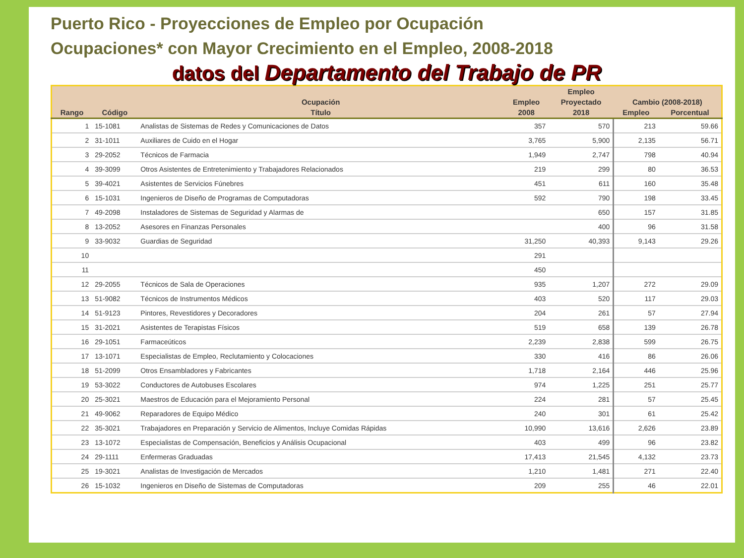Puerto Rico - Proyecciones de Empleo por Ocupación
Ocupaciones* con Mayor Crecimiento en el Empleo, 2008-2018
datos del Departamento del Trabajo de PR
| | | | | Empleo | | |
| --- | --- | --- | --- | --- | --- | --- |
| | | Ocupación | Empleo | Proyectado | Cambio (2008-2018) | |
| Rango | Código | Título | 2008 | 2018 | Empleo | Porcentual |
| 1 | 15-1081 | Analistas de Sistemas de Redes y Comunicaciones de Datos | 357 | 570 | 213 | 59.66 |
| 2 | 31-1011 | Auxiliares de Cuido en el Hogar | 3,765 | 5,900 | 2,135 | 56.71 |
| 3 | 29-2052 | Técnicos de Farmacia | 1,949 | 2,747 | 798 | 40.94 |
| 4 | 39-3099 | Otros Asistentes de Entretenimiento y Trabajadores Relacionados | 219 | 299 | 80 | 36.53 |
| 5 | 39-4021 | Asistentes de Servicios Fúnebres | 451 | 611 | 160 | 35.48 |
| 6 | 15-1031 | Ingenieros de Diseño de Programas de Computadoras | 592 | 790 | 198 | 33.45 |
| 7 | 49-2098 | Instaladores de Sistemas de Seguridad y Alarmas de | | 650 | 157 | 31.85 |
| 8 | 13-2052 | Asesores en Finanzas Personales | | 400 | 96 | 31.58 |
| 9 | 33-9032 | Guardias de Seguridad | 31,250 | 40,393 | 9,143 | 29.26 |
| 10 | | | 291 | | | |
| 11 | | | 450 | | | |
| 12 | 29-2055 | Técnicos de Sala de Operaciones | 935 | 1,207 | 272 | 29.09 |
| 13 | 51-9082 | Técnicos de Instrumentos Médicos | 403 | 520 | 117 | 29.03 |
| 14 | 51-9123 | Pintores, Revestidores y Decoradores | 204 | 261 | 57 | 27.94 |
| 15 | 31-2021 | Asistentes de Terapistas Físicos | 519 | 658 | 139 | 26.78 |
| 16 | 29-1051 | Farmaceúticos | 2,239 | 2,838 | 599 | 26.75 |
| 17 | 13-1071 | Especialistas de Empleo, Reclutamiento y Colocaciones | 330 | 416 | 86 | 26.06 |
| 18 | 51-2099 | Otros Ensambladores y Fabricantes | 1,718 | 2,164 | 446 | 25.96 |
| 19 | 53-3022 | Conductores de Autobuses Escolares | 974 | 1,225 | 251 | 25.77 |
| 20 | 25-3021 | Maestros de Educación para el Mejoramiento Personal | 224 | 281 | 57 | 25.45 |
| 21 | 49-9062 | Reparadores de Equipo Médico | 240 | 301 | 61 | 25.42 |
| 22 | 35-3021 | Trabajadores en Preparación y Servicio de Alimentos, Incluye Comidas Rápidas | 10,990 | 13,616 | 2,626 | 23.89 |
| 23 | 13-1072 | Especialistas de Compensación, Beneficios y Análisis Ocupacional | 403 | 499 | 96 | 23.82 |
| 24 | 29-1111 | Enfermeras Graduadas | 17,413 | 21,545 | 4,132 | 23.73 |
| 25 | 19-3021 | Analistas de Investigación de Mercados | 1,210 | 1,481 | 271 | 22.40 |
| 26 | 15-1032 | Ingenieros en Diseño de Sistemas de Computadoras | 209 | 255 | 46 | 22.01 |